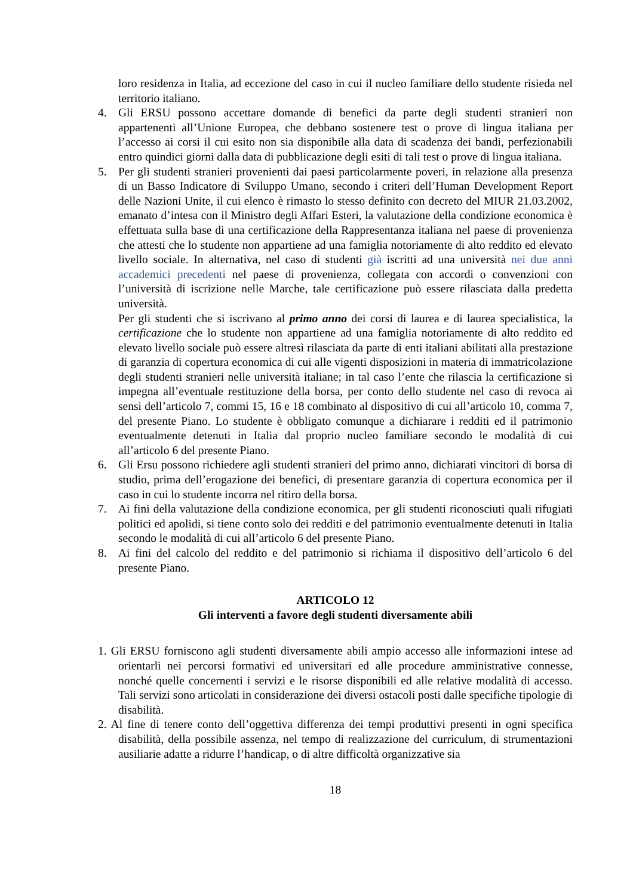loro residenza in Italia, ad eccezione del caso in cui il nucleo familiare dello studente risieda nel territorio italiano.
4. Gli ERSU possono accettare domande di benefici da parte degli studenti stranieri non appartenenti all’Unione Europea, che debbano sostenere test o prove di lingua italiana per l’accesso ai corsi il cui esito non sia disponibile alla data di scadenza dei bandi, perfezionabili entro quindici giorni dalla data di pubblicazione degli esiti di tali test o prove di lingua italiana.
5. Per gli studenti stranieri provenienti dai paesi particolarmente poveri, in relazione alla presenza di un Basso Indicatore di Sviluppo Umano, secondo i criteri dell’Human Development Report delle Nazioni Unite, il cui elenco è rimasto lo stesso definito con decreto del MIUR 21.03.2002, emanato d’intesa con il Ministro degli Affari Esteri, la valutazione della condizione economica è effettuata sulla base di una certificazione della Rappresentanza italiana nel paese di provenienza che attesti che lo studente non appartiene ad una famiglia notoriamente di alto reddito ed elevato livello sociale. In alternativa, nel caso di studenti già iscritti ad una università nei due anni accademici precedenti nel paese di provenienza, collegata con accordi o convenzioni con l’università di iscrizione nelle Marche, tale certificazione può essere rilasciata dalla predetta università.
Per gli studenti che si iscrivano al primo anno dei corsi di laurea e di laurea specialistica, la certificazione che lo studente non appartiene ad una famiglia notoriamente di alto reddito ed elevato livello sociale può essere altresì rilasciata da parte di enti italiani abilitati alla prestazione di garanzia di copertura economica di cui alle vigenti disposizioni in materia di immatricolazione degli studenti stranieri nelle università italiane; in tal caso l’ente che rilascia la certificazione si impegna all’eventuale restituzione della borsa, per conto dello studente nel caso di revoca ai sensi dell’articolo 7, commi 15, 16 e 18 combinato al dispositivo di cui all’articolo 10, comma 7, del presente Piano. Lo studente è obbligato comunque a dichiarare i redditi ed il patrimonio eventualmente detenuti in Italia dal proprio nucleo familiare secondo le modalità di cui all’articolo 6 del presente Piano.
6. Gli Ersu possono richiedere agli studenti stranieri del primo anno, dichiarati vincitori di borsa di studio, prima dell’erogazione dei benefici, di presentare garanzia di copertura economica per il caso in cui lo studente incorra nel ritiro della borsa.
7. Ai fini della valutazione della condizione economica, per gli studenti riconosciuti quali rifugiati politici ed apolidi, si tiene conto solo dei redditi e del patrimonio eventualmente detenuti in Italia secondo le modalità di cui all’articolo 6 del presente Piano.
8. Ai fini del calcolo del reddito e del patrimonio si richiama il dispositivo dell’articolo 6 del presente Piano.
ARTICOLO 12
Gli interventi a favore degli studenti diversamente abili
1. Gli ERSU forniscono agli studenti diversamente abili ampio accesso alle informazioni intese ad orientarli nei percorsi formativi ed universitari ed alle procedure amministrative connesse, nonché quelle concernenti i servizi e le risorse disponibili ed alle relative modalità di accesso. Tali servizi sono articolati in considerazione dei diversi ostacoli posti dalle specifiche tipologie di disabilità.
2. Al fine di tenere conto dell’oggettiva differenza dei tempi produttivi presenti in ogni specifica disabilità, della possibile assenza, nel tempo di realizzazione del curriculum, di strumentazioni ausiliarie adatte a ridurre l’handicap, o di altre difficoltà organizzative sia
18